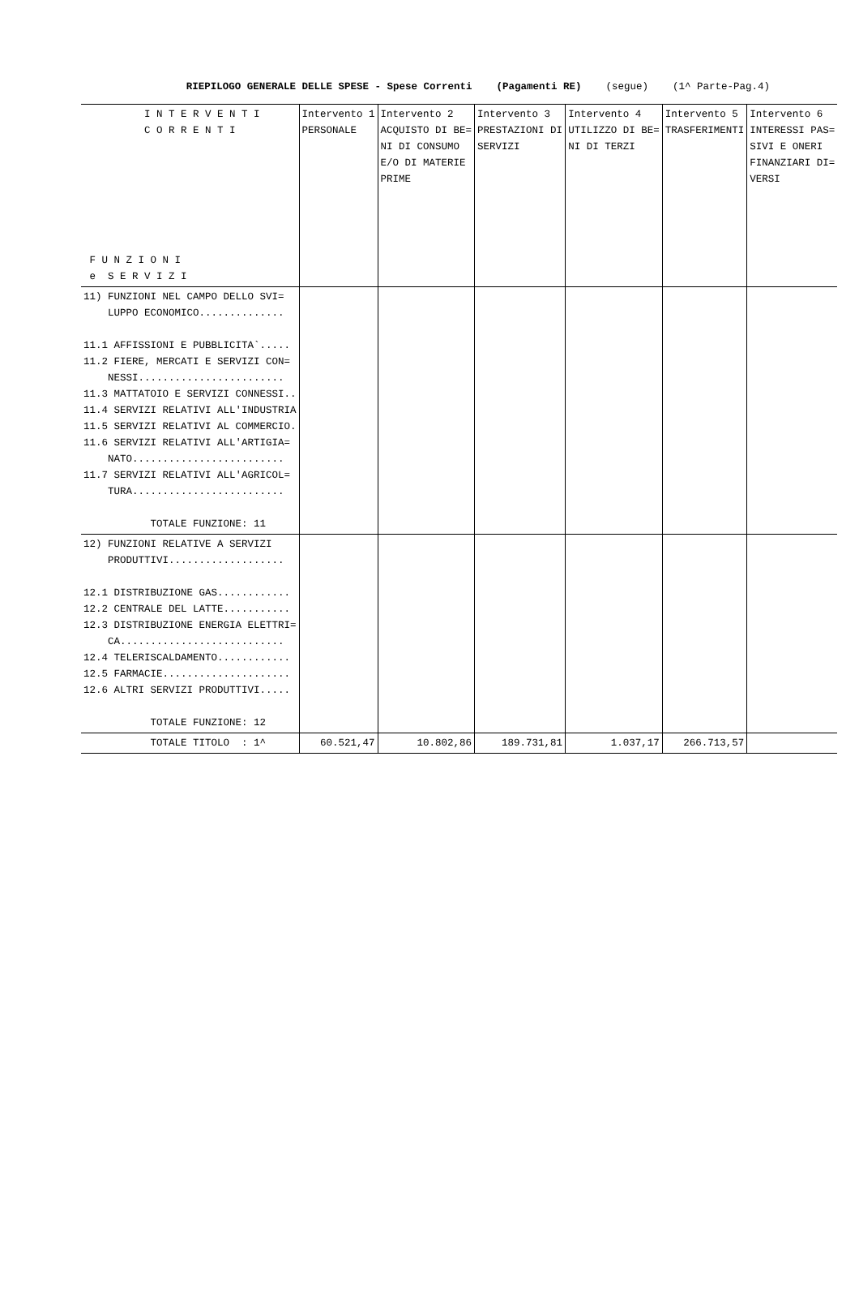RIEPILOGO GENERALE DELLE SPESE - Spese Correnti (Pagamenti RE) (segue) (1^ Parte-Pag.4)
| I N T E R V E N T I C O R R E N T I F U N Z I O N I e S E R V I Z I | Intervento 1 PERSONALE | Intervento 2 ACQUISTO DI BE= NI DI CONSUMO E/O DI MATERIE PRIME | Intervento 3 PRESTAZIONI DI SERVIZI | Intervento 4 UTILIZZO DI BE= NI DI TERZI | Intervento 5 TRASFERIMENTI | Intervento 6 INTERESSI PAS= SIVI E ONERI FINANZIARI DI= VERSI |
| --- | --- | --- | --- | --- | --- | --- |
| 11) FUNZIONI NEL CAMPO DELLO SVI= LUPPO ECONOMICO.............. 11.1 AFFISSIONI E PUBBLICITA`..... 11.2 FIERE, MERCATI E SERVIZI CON= NESSI........................ 11.3 MATTATOIO E SERVIZI CONNESSI.. 11.4 SERVIZI RELATIVI ALL'INDUSTRIA 11.5 SERVIZI RELATIVI AL COMMERCIO. 11.6 SERVIZI RELATIVI ALL'ARTIGIA= NATO......................... 11.7 SERVIZI RELATIVI ALL'AGRICOL= TURA......................... TOTALE FUNZIONE: 11 | | | | | | |
| 12) FUNZIONI RELATIVE A SERVIZI PRODUTTIVI................... 12.1 DISTRIBUZIONE GAS............ 12.2 CENTRALE DEL LATTE........... 12.3 DISTRIBUZIONE ENERGIA ELETTRI= CA........................... 12.4 TELERISCALDAMENTO............ 12.5 FARMACIE..................... 12.6 ALTRI SERVIZI PRODUTTIVI..... TOTALE FUNZIONE: 12 | | | | | | |
| TOTALE TITOLO : 1^ | 60.521,47 | 10.802,86 | 189.731,81 | 1.037,17 | 266.713,57 | |